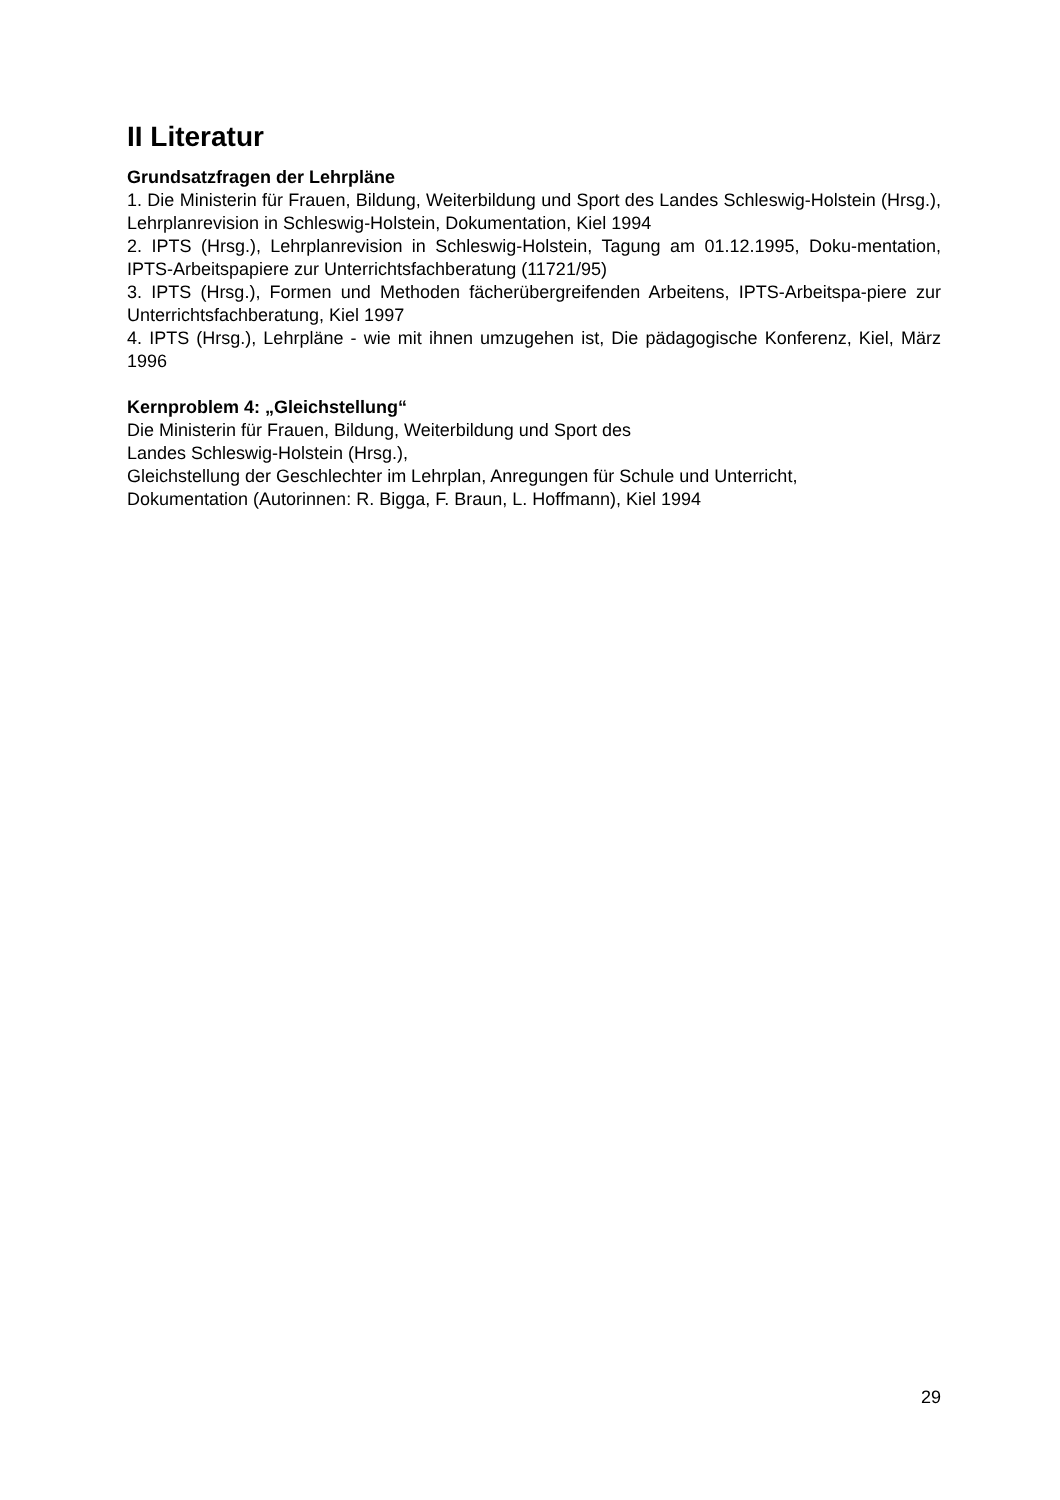II Literatur
Grundsatzfragen der Lehrpläne
1. Die Ministerin für Frauen, Bildung, Weiterbildung und Sport des Landes Schleswig-Holstein (Hrsg.), Lehrplanrevision in Schleswig-Holstein, Dokumentation, Kiel 1994
2. IPTS (Hrsg.), Lehrplanrevision in Schleswig-Holstein, Tagung am 01.12.1995, Doku-mentation, IPTS-Arbeitspapiere zur Unterrichtsfachberatung (11721/95)
3. IPTS (Hrsg.), Formen und Methoden fächerübergreifenden Arbeitens, IPTS-Arbeitspa-piere zur Unterrichtsfachberatung, Kiel 1997
4. IPTS (Hrsg.), Lehrpläne - wie mit ihnen umzugehen ist, Die pädagogische Konferenz, Kiel, März 1996
Kernproblem 4: „Gleichstellung“
Die Ministerin für Frauen, Bildung, Weiterbildung und Sport des
Landes Schleswig-Holstein (Hrsg.),
Gleichstellung der Geschlechter im Lehrplan, Anregungen für Schule und Unterricht,
Dokumentation (Autorinnen: R. Bigga, F. Braun, L. Hoffmann), Kiel 1994
29